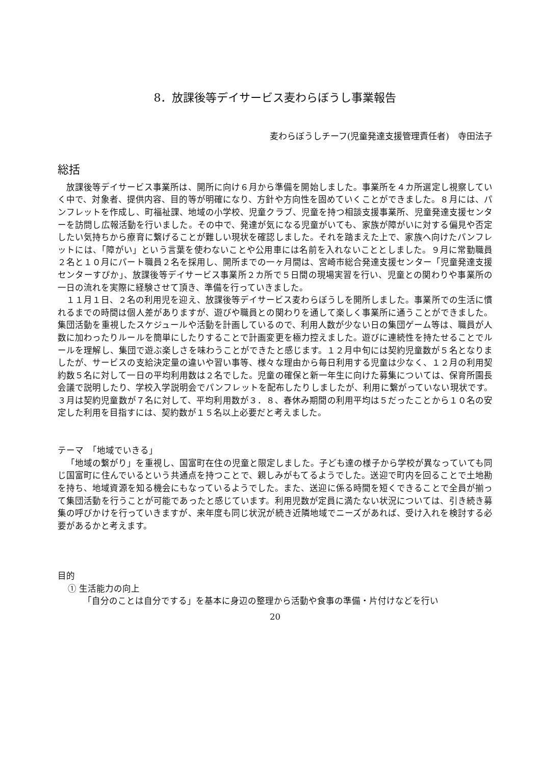8．放課後等デイサービス麦わらぼうし事業報告
麦わらぼうしチーフ(児童発達支援管理責任者)　寺田法子
総括
放課後等デイサービス事業所は、開所に向け６月から準備を開始しました。事業所を４カ所選定し視察していく中で、対象者、提供内容、目的等が明確になり、方針や方向性を固めていくことができました。８月には、パンフレットを作成し、町福祉課、地域の小学校、児童クラブ、児童を持つ相談支援事業所、児童発達支援センターを訪問し広報活動を行いました。その中で、発達が気になる児童がいても、家族が障がいに対する偏見や否定したい気持ちから療育に繋げることが難しい現状を確認しました。それを踏まえた上で、家族へ向けたパンフレットには、「障がい」という言葉を使わないことや公用車には名前を入れないこととしました。９月に常勤職員２名と１０月にパート職員２名を採用し、開所までの一ヶ月間は、宮崎市総合発達支援センター「児童発達支援センターすぴか」、放課後等デイサービス事業所２カ所で５日間の現場実習を行い、児童との関わりや事業所の一日の流れを実際に経験させて頂き、準備を行っていきました。
１１月１日、２名の利用児を迎え、放課後等デイサービス麦わらぼうしを開所しました。事業所での生活に慣れるまでの時間は個人差がありますが、遊びや職員との関わりを通して楽しく事業所に通うことができました。集団活動を重視したスケジュールや活動を計画しているので、利用人数が少ない日の集団ゲーム等は、職員が人数に加わったりルールを簡単にしたりすることで計画変更を極力控えました。遊びに連続性を持たせることでルールを理解し、集団で遊ぶ楽しさを味わうことができたと感じます。１２月中旬には契約児童数が５名となりましたが、サービスの支給決定量の違いや習い事等、様々な理由から毎日利用する児童は少なく、１２月の利用契約数５名に対して一日の平均利用数は２名でした。児童の確保と新一年生に向けた募集については、保育所園長会議で説明したり、学校入学説明会でパンフレットを配布したりしましたが、利用に繋がっていない現状です。３月は契約児童数が７名に対して、平均利用数が３．８、春休み期間の利用平均は５だったことから１０名の安定した利用を目指すには、契約数が１５名以上必要だと考えました。
テーマ　「地域でいきる」
「地域の繋がり」を重視し、国富町在住の児童と限定しました。子ども達の様子から学校が異なっていても同じ国富町に住んでいるという共通点を持つことで、親しみがもてるようでした。送迎で町内を回ることで土地勘を持ち、地域資源を知る機会にもなっているようでした。また、送迎に係る時間を短くできることで全員が揃って集団活動を行うことが可能であったと感じています。利用児数が定員に満たない状況については、引き続き募集の呼びかけを行っていきますが、来年度も同じ状況が続き近隣地域でニーズがあれば、受け入れを検討する必要があるかと考えます。
目的
① 生活能力の向上
「自分のことは自分でする」を基本に身辺の整理から活動や食事の準備・片付けなどを行い
20